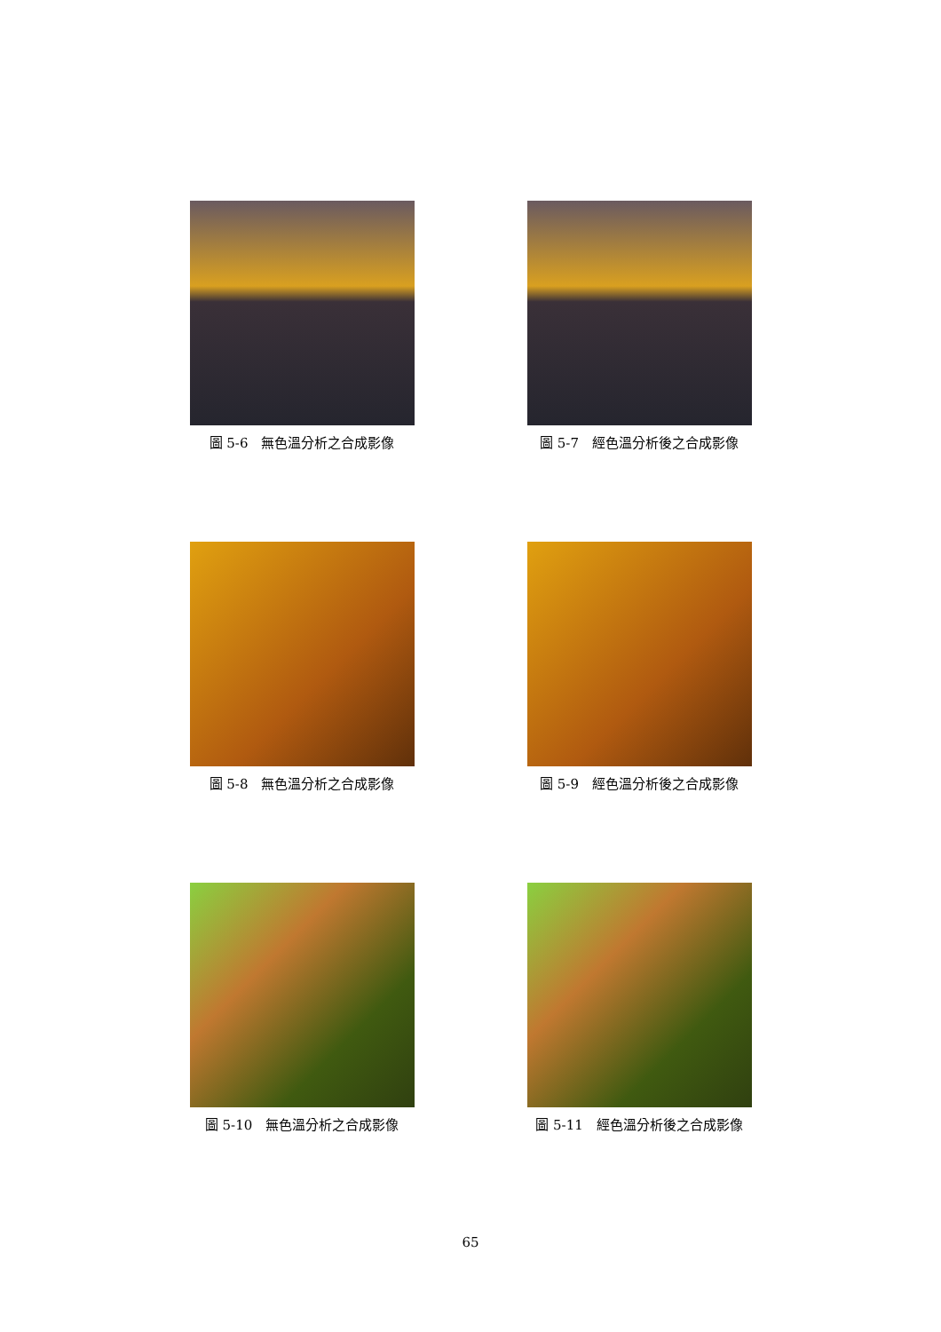圖 5-6　無色溫分析之合成影像 圖 5-7　經色溫分析後之合成影像
圖 5-8　無色溫分析之合成影像 圖 5-9　經色溫分析後之合成影像
圖 5-10　無色溫分析之合成影像 圖 5-11　經色溫分析後之合成影像
65